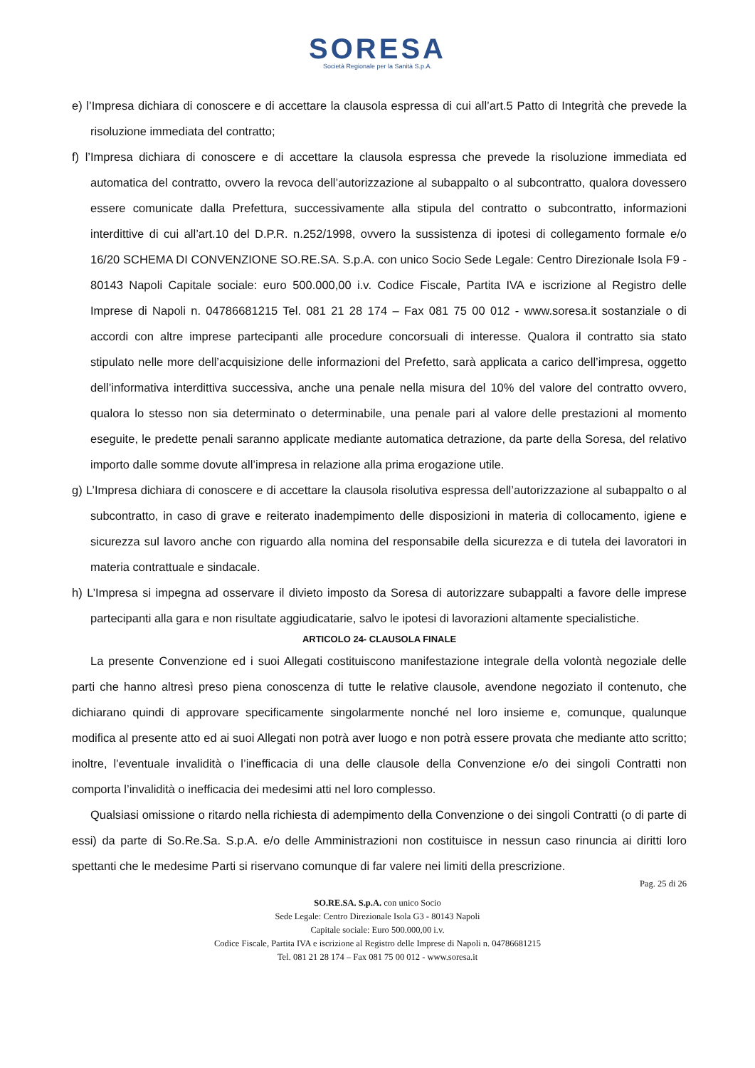SORESA
Società Regionale per la Sanità S.p.A.
e) l’Impresa dichiara di conoscere e di accettare la clausola espressa di cui all’art.5 Patto di Integrità che prevede la risoluzione immediata del contratto;
f) l’Impresa dichiara di conoscere e di accettare la clausola espressa che prevede la risoluzione immediata ed automatica del contratto, ovvero la revoca dell’autorizzazione al subappalto o al subcontratto, qualora dovessero essere comunicate dalla Prefettura, successivamente alla stipula del contratto o subcontratto, informazioni interdittive di cui all’art.10 del D.P.R. n.252/1998, ovvero la sussistenza di ipotesi di collegamento formale e/o 16/20 SCHEMA DI CONVENZIONE SO.RE.SA. S.p.A. con unico Socio Sede Legale: Centro Direzionale Isola F9 - 80143 Napoli Capitale sociale: euro 500.000,00 i.v. Codice Fiscale, Partita IVA e iscrizione al Registro delle Imprese di Napoli n. 04786681215 Tel. 081 21 28 174 – Fax 081 75 00 012 - www.soresa.it sostanziale o di accordi con altre imprese partecipanti alle procedure concorsuali di interesse. Qualora il contratto sia stato stipulato nelle more dell’acquisizione delle informazioni del Prefetto, sarà applicata a carico dell’impresa, oggetto dell’informativa interdittiva successiva, anche una penale nella misura del 10% del valore del contratto ovvero, qualora lo stesso non sia determinato o determinabile, una penale pari al valore delle prestazioni al momento eseguite, le predette penali saranno applicate mediante automatica detrazione, da parte della Soresa, del relativo importo dalle somme dovute all’impresa in relazione alla prima erogazione utile.
g) L’Impresa dichiara di conoscere e di accettare la clausola risolutiva espressa dell’autorizzazione al subappalto o al subcontratto, in caso di grave e reiterato inadempimento delle disposizioni in materia di collocamento, igiene e sicurezza sul lavoro anche con riguardo alla nomina del responsabile della sicurezza e di tutela dei lavoratori in materia contrattuale e sindacale.
h) L’Impresa si impegna ad osservare il divieto imposto da Soresa di autorizzare subappalti a favore delle imprese partecipanti alla gara e non risultate aggiudicatarie, salvo le ipotesi di lavorazioni altamente specialistiche.
ARTICOLO 24- CLAUSOLA FINALE
La presente Convenzione ed i suoi Allegati costituiscono manifestazione integrale della volontà negoziale delle parti che hanno altresì preso piena conoscenza di tutte le relative clausole, avendone negoziato il contenuto, che dichiarano quindi di approvare specificamente singolarmente nonché nel loro insieme e, comunque, qualunque modifica al presente atto ed ai suoi Allegati non potrà aver luogo e non potrà essere provata che mediante atto scritto; inoltre, l’eventuale invalidità o l’inefficacia di una delle clausole della Convenzione e/o dei singoli Contratti non comporta l’invalidità o inefficacia dei medesimi atti nel loro complesso.
Qualsiasi omissione o ritardo nella richiesta di adempimento della Convenzione o dei singoli Contratti (o di parte di essi) da parte di So.Re.Sa. S.p.A. e/o delle Amministrazioni non costituisce in nessun caso rinuncia ai diritti loro spettanti che le medesime Parti si riservano comunque di far valere nei limiti della prescrizione.
Pag. 25 di 26
SO.RE.SA. S.p.A. con unico Socio
Sede Legale: Centro Direzionale Isola G3 - 80143 Napoli
Capitale sociale: Euro 500.000,00 i.v.
Codice Fiscale, Partita IVA e iscrizione al Registro delle Imprese di Napoli n. 04786681215
Tel. 081 21 28 174 – Fax 081 75 00 012 - www.soresa.it